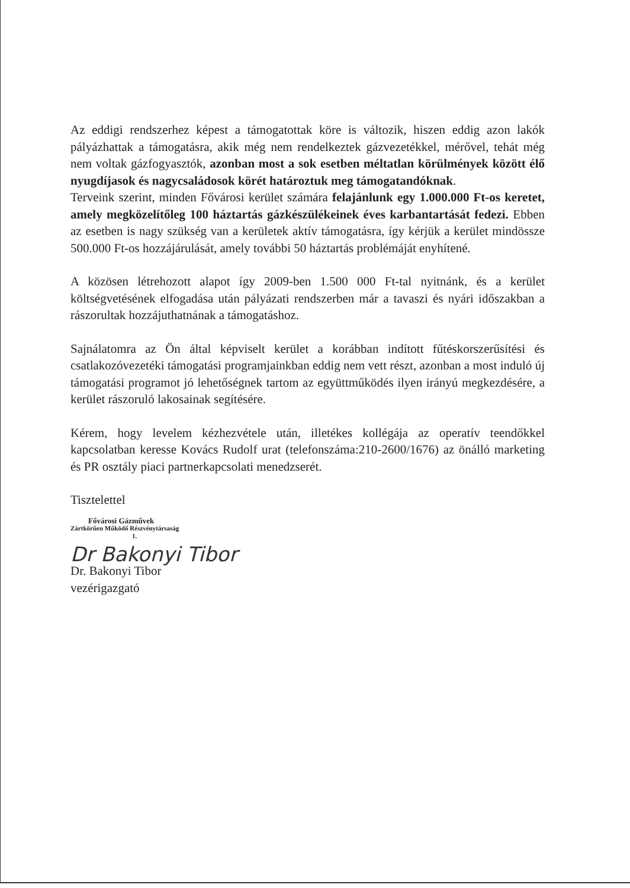Az eddigi rendszerhez képest a támogatottak köre is változik, hiszen eddig azon lakók pályázhattak a támogatásra, akik még nem rendelkeztek gázvezetékkel, mérővel, tehát még nem voltak gázfogyasztók, azonban most a sok esetben méltatlan körülmények között élő nyugdíjasok és nagycsaládosok körét határoztuk meg támogatandóknak.
Terveink szerint, minden Fővárosi kerület számára felajánlunk egy 1.000.000 Ft-os keretet, amely megközelítőleg 100 háztartás gázkészülékeinek éves karbantartását fedezi. Ebben az esetben is nagy szükség van a kerületek aktív támogatásra, így kérjük a kerület mindössze 500.000 Ft-os hozzájárulását, amely további 50 háztartás problémáját enyhítené.
A közösen létrehozott alapot így 2009-ben 1.500 000 Ft-tal nyitnánk, és a kerület költségvetésének elfogadása után pályázati rendszerben már a tavaszi és nyári időszakban a rászorultak hozzájuthatnának a támogatáshoz.
Sajnálatomra az Ön által képviselt kerület a korábban indított fűtéskorszerűsítési és csatlakozóvezetéki támogatási programjainkban eddig nem vett részt, azonban a most induló új támogatási programot jó lehetőségnek tartom az együttműködés ilyen irányú megkezdésére, a kerület rászoruló lakosainak segítésére.
Kérem, hogy levelem kézhezvétele után, illetékes kollégája az operatív teendőkkel kapcsolatban keresse Kovács Rudolf urat (telefonszáma:210-2600/1676) az önálló marketing és PR osztály piaci partnerkapcsolati menedzserét.
Tisztelettel
Fővárosi Gázművek
Zártkörűen Működő Részvénytársaság
1.
Dr Bakonyi Tibor
Dr. Bakonyi Tibor
vezérigazgató